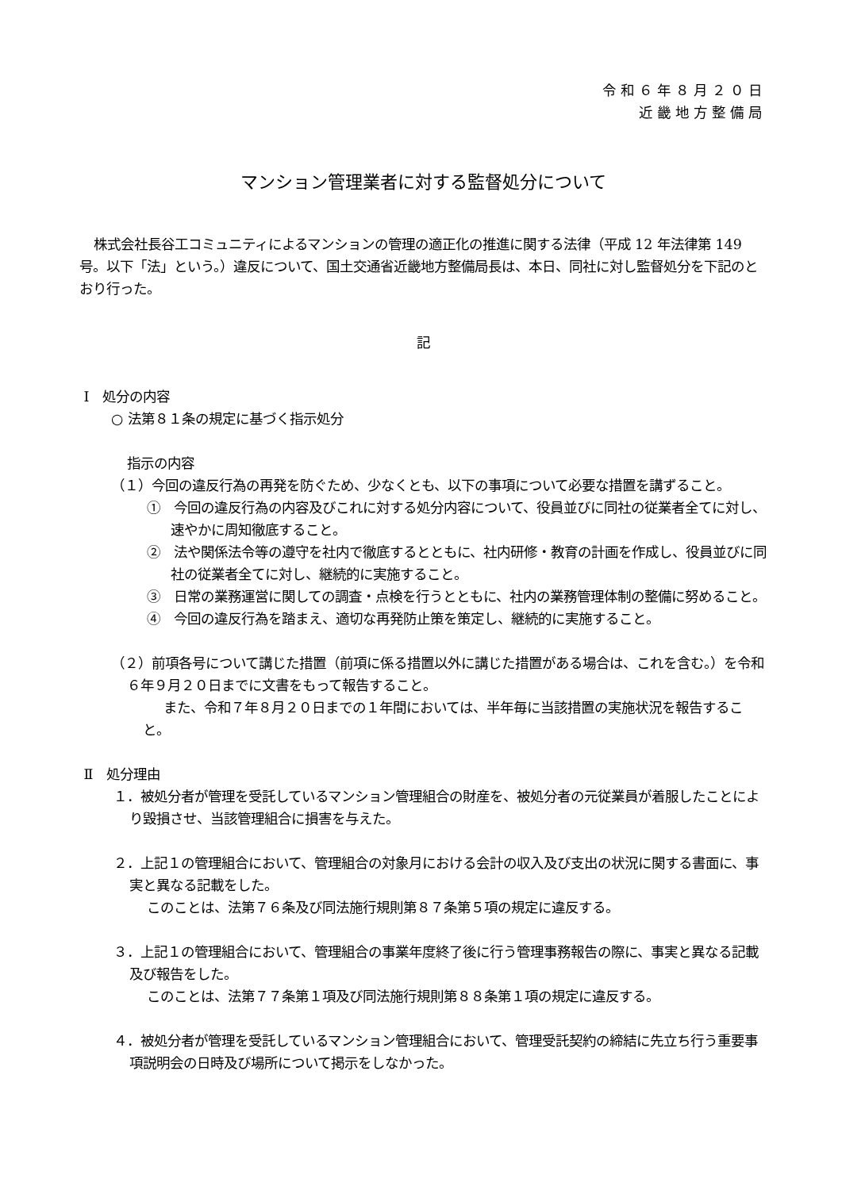令和６年８月２０日
近畿地方整備局
マンション管理業者に対する監督処分について
株式会社長谷工コミュニティによるマンションの管理の適正化の推進に関する法律（平成 12 年法律第 149 号。以下「法」という。）違反について、国土交通省近畿地方整備局長は、本日、同社に対し監督処分を下記のとおり行った。
記
Ⅰ　処分の内容
○ 法第８１条の規定に基づく指示処分
指示の内容
（１）今回の違反行為の再発を防ぐため、少なくとも、以下の事項について必要な措置を講ずること。
①　今回の違反行為の内容及びこれに対する処分内容について、役員並びに同社の従業者全てに対し、速やかに周知徹底すること。
②　法や関係法令等の遵守を社内で徹底するとともに、社内研修・教育の計画を作成し、役員並びに同社の従業者全てに対し、継続的に実施すること。
③　日常の業務運営に関しての調査・点検を行うとともに、社内の業務管理体制の整備に努めること。
④　今回の違反行為を踏まえ、適切な再発防止策を策定し、継続的に実施すること。
（２）前項各号について講じた措置（前項に係る措置以外に講じた措置がある場合は、これを含む。）を令和６年９月２０日までに文書をもって報告すること。
また、令和７年８月２０日までの１年間においては、半年毎に当該措置の実施状況を報告すること。
Ⅱ　処分理由
１．被処分者が管理を受託しているマンション管理組合の財産を、被処分者の元従業員が着服したことにより毀損させ、当該管理組合に損害を与えた。
２．上記１の管理組合において、管理組合の対象月における会計の収入及び支出の状況に関する書面に、事実と異なる記載をした。
このことは、法第７６条及び同法施行規則第８７条第５項の規定に違反する。
３．上記１の管理組合において、管理組合の事業年度終了後に行う管理事務報告の際に、事実と異なる記載及び報告をした。
このことは、法第７７条第１項及び同法施行規則第８８条第１項の規定に違反する。
４．被処分者が管理を受託しているマンション管理組合において、管理受託契約の締結に先立ち行う重要事項説明会の日時及び場所について掲示をしなかった。